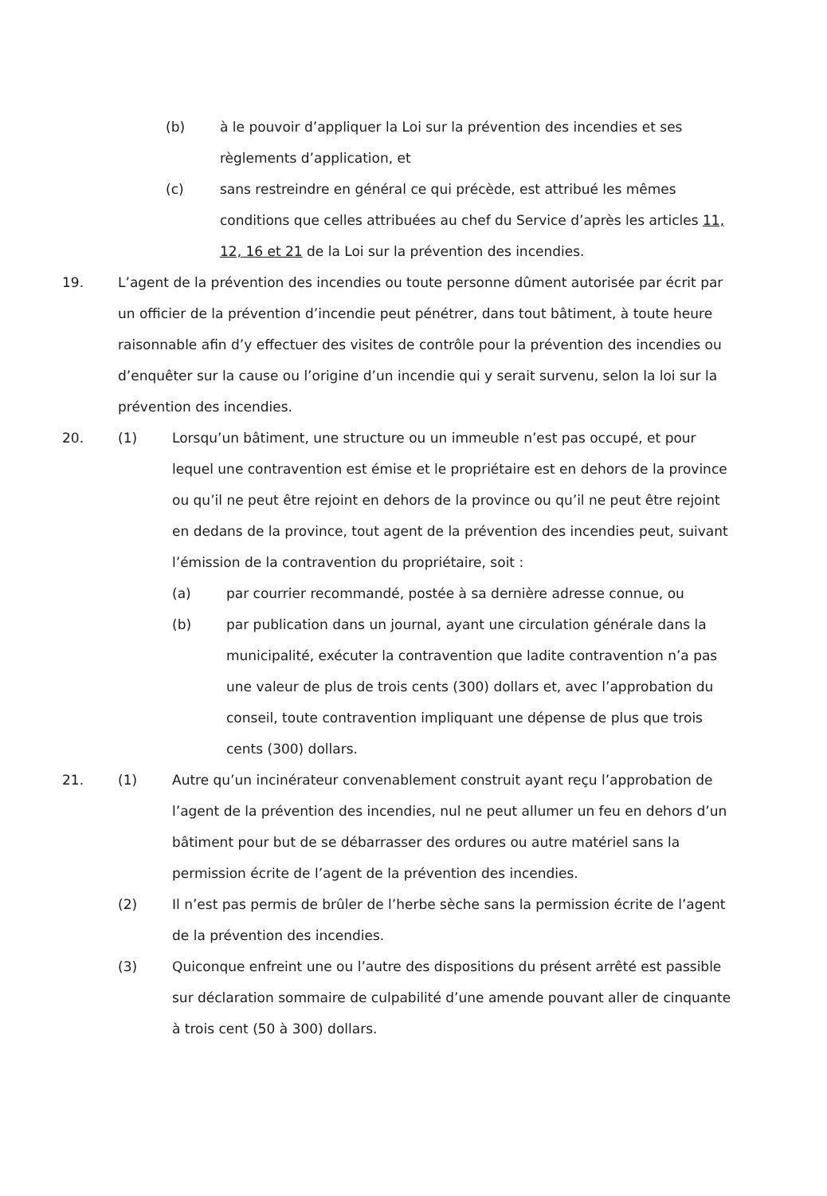(b) à le pouvoir d’appliquer la Loi sur la prévention des incendies et ses règlements d’application, et
(c) sans restreindre en général ce qui précède, est attribué les mêmes conditions que celles attribuées au chef du Service d’après les articles 11, 12, 16 et 21 de la Loi sur la prévention des incendies.
19. L’agent de la prévention des incendies ou toute personne dûment autorisée par écrit par un officier de la prévention d’incendie peut pénétrer, dans tout bâtiment, à toute heure raisonnable afin d’y effectuer des visites de contrôle pour la prévention des incendies ou d’enquêter sur la cause ou l’origine d’un incendie qui y serait survenu, selon la loi sur la prévention des incendies.
20. (1) Lorsqu’un bâtiment, une structure ou un immeuble n’est pas occupé, et pour lequel une contravention est émise et le propriétaire est en dehors de la province ou qu’il ne peut être rejoint en dehors de la province ou qu’il ne peut être rejoint en dedans de la province, tout agent de la prévention des incendies peut, suivant l’émission de la contravention du propriétaire, soit :
(a) par courrier recommandé, postée à sa dernière adresse connue, ou
(b) par publication dans un journal, ayant une circulation générale dans la municipalité, exécuter la contravention que ladite contravention n’a pas une valeur de plus de trois cents (300) dollars et, avec l’approbation du conseil, toute contravention impliquant une dépense de plus que trois cents (300) dollars.
21. (1) Autre qu’un incinérateur convenablement construit ayant reçu l’approbation de l’agent de la prévention des incendies, nul ne peut allumer un feu en dehors d’un bâtiment pour but de se débarrasser des ordures ou autre matériel sans la permission écrite de l’agent de la prévention des incendies.
(2) Il n’est pas permis de brûler de l’herbe sèche sans la permission écrite de l’agent de la prévention des incendies.
(3) Quiconque enfreint une ou l’autre des dispositions du présent arrêté est passible sur déclaration sommaire de culpabilité d’une amende pouvant aller de cinquante à trois cent (50 à 300) dollars.